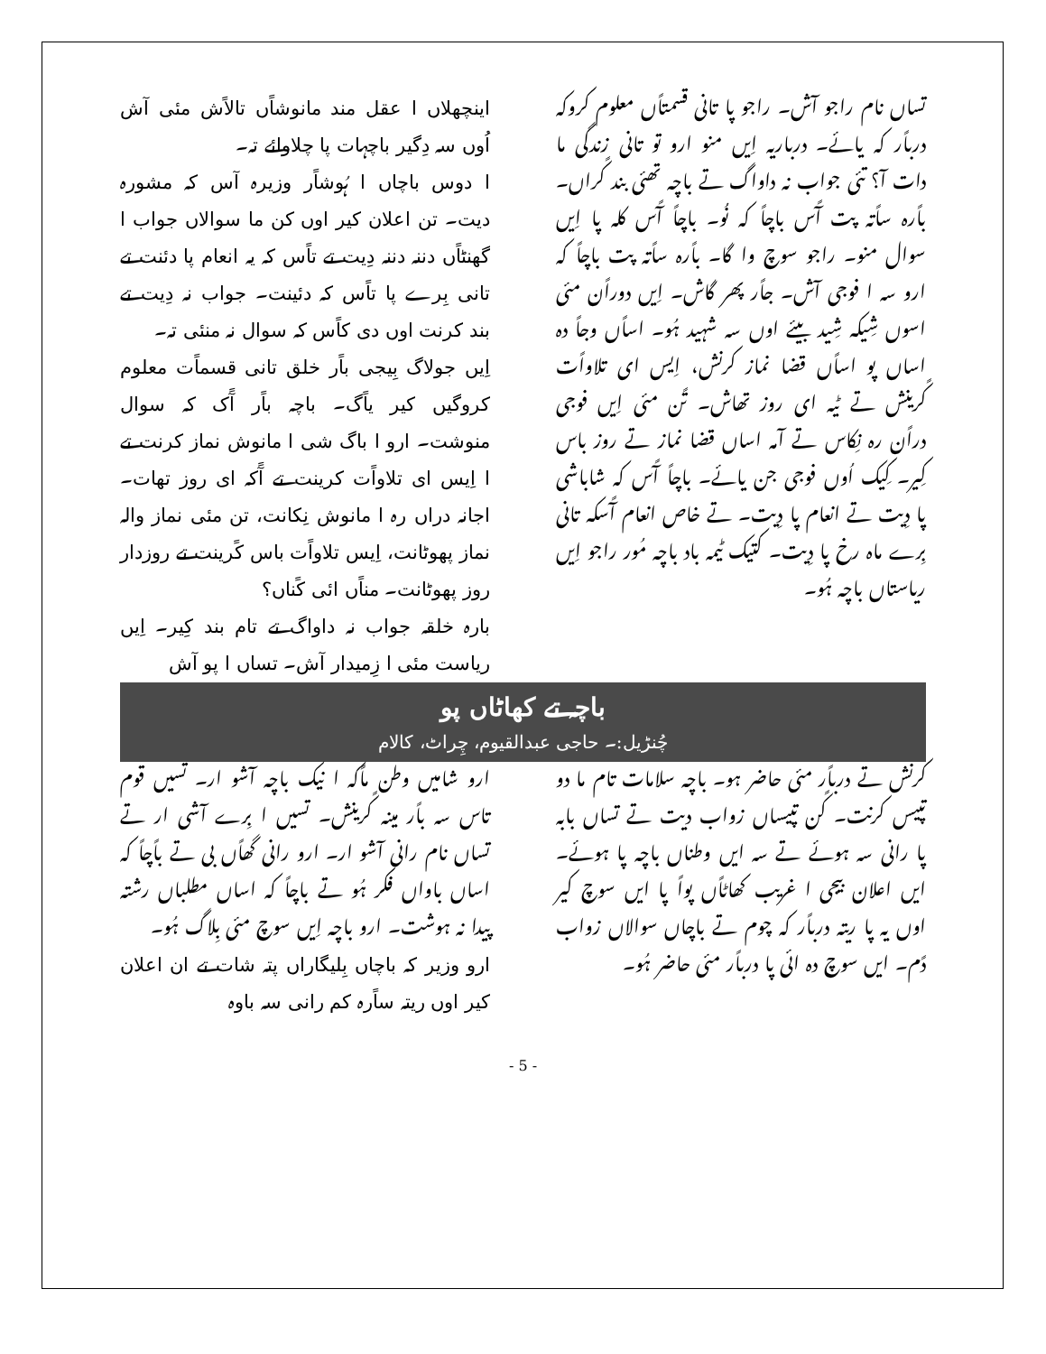اینچھلاں ا عقل مند مانوشاًں تالاًش مئی آش اُوں سہ دِگیر باچہات پا چلاوائے تہ۔
ا دوس باچاں ا ہُوشاًر وزیرہ آس کہ مشورہ دیت۔ تن اعلان کیر اوں کن ما سوالاں جواب ا گھنٹاًں دننہ دننہ دِیت تے تاًس کہ یہ انعام پا دئنت تے تانی بِرے پا تاًس کہ دئینت۔ جواب نہ دِیت تے بند کرنت اوں دی کاًس کہ سوال نہ منئی تہ۔
اِیں جولاگ بِیجی باًر خلق تانی قسماًت معلوم کروگیں کیر یاًگ۔ باچہ باًر آًک کہ سوال منوشت۔ ارو ا باگ شی ا مانوش نماز کرنت تے ا اِیس ای تلاواًت کرینت تے آًکہ ای روز تھات۔ اجانہ دراں رہ ا مانوش نِکانت، تن مئی نماز والہ نماز پھوٹانت، اِیس تلاواًت باس کًرینت تے روزدار روز پھوٹانت۔ مناًں ائی کًناں؟
بارہ خلقہ جواب نہ داواگ تے تام بند کِیر۔ اِیں ریاست مئی ا زِمیدار آش۔ تساں ا پو آش
تساں نام راجو آش۔ راجو پا تانی قسمتاًں معلوم کروکہ درباًر کہ یائے۔ درباریہ اِیں منو ارو تو تانی زندگی ما دات آ؟ تئی جواب نہ داواگ تے باچہ تھئی بند کًراں۔ باًرہ ساًتہ پت آًس باچاً کہ نُو۔ باچاً آًس کلہ پا اِیں سوال منو۔ راجو سوچ وا گا۔ باًرہ ساًتہ پت باچاً کہ ارو سہ ا فوجی آش۔ جاًر پھر گاش۔ اِیں دوراًن مئی اسوں شِیکہ شِید بیئے اوں سہ شہید ہُو۔ اساًں وجاً دہ اساں پو اساًں قضا نماز کرنش، اِیس ای تلاواًت کًرینش تے ٹیہ ای روز تھاش۔ تًن مئی اِیں فوجی دراًن رہ نِکاس تے آمہ اساں قضا نماز تے روز باس کِیر۔ کِیک اُوں فوجی جن یائے۔ باچاً آًس کہ شاباشی پا دِیت تے انعام پا دِیت۔ تے خاص انعام آًسکہ تانی بِرے ماہ رخ پا دِیت۔ کتیک ٹیمہ باد باچہ مُور راجو اِیں ریاستاں باچہ ہُو۔
باچہ تے کھاٹاں پو
چُنڑیل:۔ حاجی عبدالقیوم، چِراٹ، کالام
ارو شامیں وطن ماًکہ ا نیک باچہ آشو ار۔ تسیں قوم تاس سہ باًر مینہ کًرینش۔ تسیں ا بِرے آشی ار تے تساں نام رانی آشو ار۔ ارو رانی گھاًں بی تے باًچاً کہ اساں باواں فکر ہُو تے باچاً کہ اساں مطلباں رشتہ پیدا نہ ہوشت۔ ارو باچہ اِیں سوچ مئی بِلاگ ہُو۔
ارو وزیر کہ باچاں بِلیگاراں پتہ شات تے ان اعلان کیر اوں ریتہ ساًرہ کم رانی سہ باوہ
کرنش تے درباًر مئی حاضر ہو۔ باچہ سلامات تام ما دو تپیس کرنت۔ کًن تپیساں زواب دیت تے تساں بابہ پا رانی سہ ہوئے تے سہ ایں وطناں باچہ پا ہوئے۔ ایں اعلان بیجی ا غریب کھاٹاًں پواً پا ایں سوچ کیر اوں یہ پا ریتہ درباًر کہ چوم تے باچاں سوالاں زواب دًم۔ ایں سوچ دہ ائی پا درباًر مئی حاضر ہُو۔
- 5 -